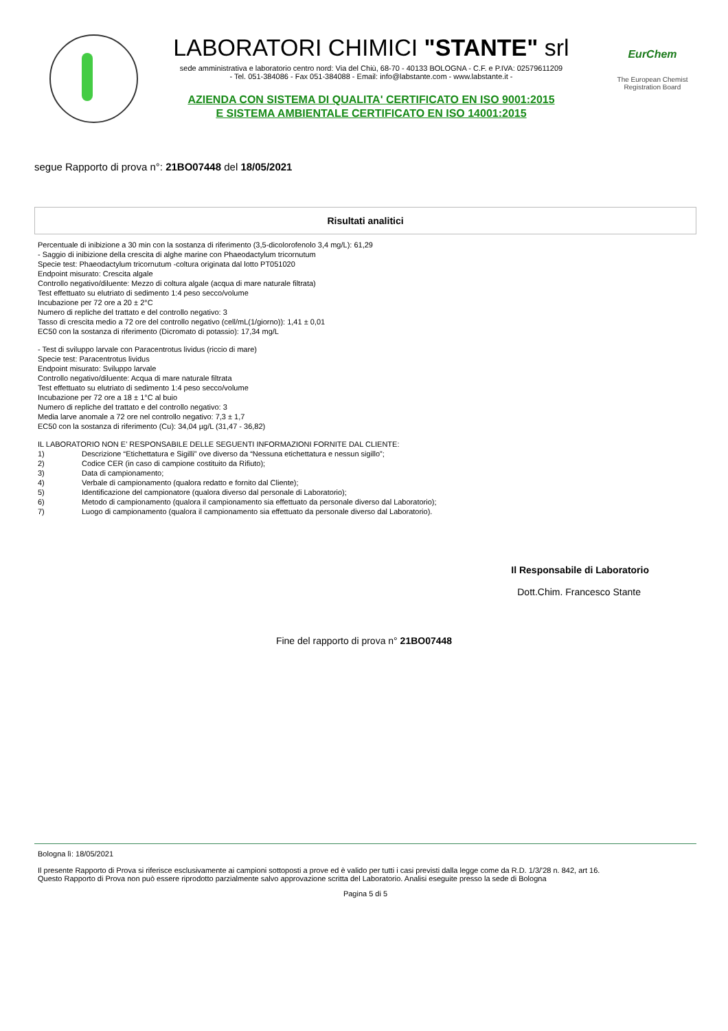LABORATORI CHIMICI "STANTE" srl
sede amministrativa e laboratorio centro nord: Via del Chiù, 68-70 - 40133 BOLOGNA - C.F. e P.IVA: 02579611209
- Tel. 051-384086 - Fax 051-384088 - Email: info@labstante.com - www.labstante.it -
AZIENDA CON SISTEMA DI QUALITA' CERTIFICATO EN ISO 9001:2015
E SISTEMA AMBIENTALE CERTIFICATO EN ISO 14001:2015
EurChem
The European Chemist
Registration Board
segue Rapporto di prova n°: 21BO07448 del 18/05/2021
Risultati analitici
Percentuale di inibizione a 30 min con la sostanza di riferimento (3,5-dicolorofenolo 3,4 mg/L): 61,29
- Saggio di inibizione della crescita di alghe marine con Phaeodactylum tricornutum
Specie test: Phaeodactylum tricornutum -coltura originata dal lotto PT051020
Endpoint misurato: Crescita algale
Controllo negativo/diluente: Mezzo di coltura algale (acqua di mare naturale filtrata)
Test effettuato su elutriato di sedimento 1:4 peso secco/volume
Incubazione per 72 ore a 20 ± 2°C
Numero di repliche del trattato e del controllo negativo: 3
Tasso di crescita medio a 72 ore del controllo negativo (cell/mL(1/giorno)): 1,41 ± 0,01
EC50 con la sostanza di riferimento (Dicromato di potassio): 17,34 mg/L
- Test di sviluppo larvale con Paracentrotus lividus (riccio di mare)
Specie test: Paracentrotus lividus
Endpoint misurato: Sviluppo larvale
Controllo negativo/diluente: Acqua di mare naturale filtrata
Test effettuato su elutriato di sedimento 1:4 peso secco/volume
Incubazione per 72 ore a 18 ± 1°C al buio
Numero di repliche del trattato e del controllo negativo: 3
Media larve anomale a 72 ore nel controllo negativo: 7,3 ± 1,7
EC50 con la sostanza di riferimento (Cu): 34,04 µg/L (31,47 - 36,82)
IL LABORATORIO NON E’ RESPONSABILE DELLE SEGUENTI INFORMAZIONI FORNITE DAL CLIENTE:
1) Descrizione “Etichettatura e Sigilli” ove diverso da “Nessuna etichettatura e nessun sigillo”;
2) Codice CER (in caso di campione costituito da Rifiuto);
3) Data di campionamento;
4) Verbale di campionamento (qualora redatto e fornito dal Cliente);
5) Identificazione del campionatore (qualora diverso dal personale di Laboratorio);
6) Metodo di campionamento (qualora il campionamento sia effettuato da personale diverso dal Laboratorio);
7) Luogo di campionamento (qualora il campionamento sia effettuato da personale diverso dal Laboratorio).
Il Responsabile di Laboratorio
Dott.Chim. Francesco Stante
Fine del rapporto di prova n° 21BO07448
Bologna lì: 18/05/2021
Il presente Rapporto di Prova si riferisce esclusivamente ai campioni sottoposti a prove ed è valido per tutti i casi previsti dalla legge come da R.D. 1/3/'28 n. 842, art 16.
Questo Rapporto di Prova non può essere riprodotto parzialmente salvo approvazione scritta del Laboratorio. Analisi eseguite presso la sede di Bologna
Pagina 5 di 5